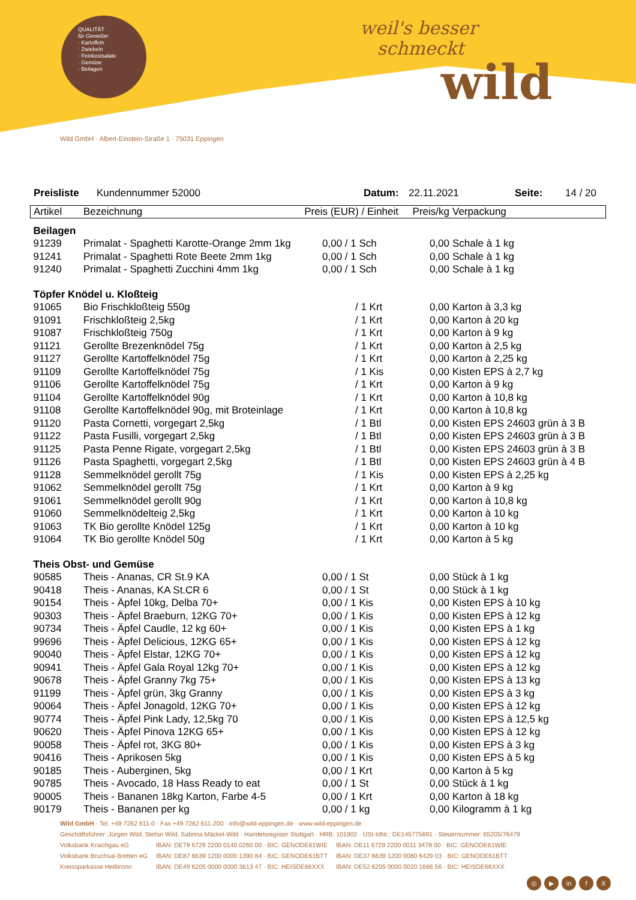QUALITÄT
für Genießer
· Kartoffeln
· Zwiebeln
· Feinkostsalate
· Gemüse
· Beilagen
weil's besser
schmeckt
wild
Wild GmbH · Albert-Einstein-Straße 1 · 75031 Eppingen
Preisliste Kundennummer 52000 Datum: 22.11.2021 Seite: 14 / 20
| Artikel | Bezeichnung | Preis (EUR) / Einheit | Preis/kg | Verpackung |
| Beilagen | | | | |
| 91239 | Primalat - Spaghetti Karotte-Orange 2mm 1kg | 0,00 / 1 Sch | 0,00 | Schale à 1 kg |
| 91241 | Primalat - Spaghetti Rote Beete 2mm 1kg | 0,00 / 1 Sch | 0,00 | Schale à 1 kg |
| 91240 | Primalat - Spaghetti Zucchini 4mm 1kg | 0,00 / 1 Sch | 0,00 | Schale à 1 kg |
| Töpfer Knödel u. Kloßteig | | | | |
| 91065 | Bio Frischkloßteig 550g | / 1 Krt | 0,00 | Karton à 3,3 kg |
| 91091 | Frischkloßteig 2,5kg | / 1 Krt | 0,00 | Karton à 20 kg |
| 91087 | Frischkloßteig 750g | / 1 Krt | 0,00 | Karton à 9 kg |
| 91121 | Gerollte Brezenknödel 75g | / 1 Krt | 0,00 | Karton à 2,5 kg |
| 91127 | Gerollte Kartoffelknödel 75g | / 1 Krt | 0,00 | Karton à 2,25 kg |
| 91109 | Gerollte Kartoffelknödel 75g | / 1 Kis | 0,00 | Kisten EPS à 2,7 kg |
| 91106 | Gerollte Kartoffelknödel 75g | / 1 Krt | 0,00 | Karton à 9 kg |
| 91104 | Gerollte Kartoffelknödel 90g | / 1 Krt | 0,00 | Karton à 10,8 kg |
| 91108 | Gerollte Kartoffelknödel 90g, mit Broteinlage | / 1 Krt | 0,00 | Karton à 10,8 kg |
| 91120 | Pasta Cornetti, vorgegart 2,5kg | / 1 Btl | 0,00 | Kisten EPS 24603 grün à 3 B |
| 91122 | Pasta Fusilli, vorgegart 2,5kg | / 1 Btl | 0,00 | Kisten EPS 24603 grün à 3 B |
| 91125 | Pasta Penne Rigate, vorgegart 2,5kg | / 1 Btl | 0,00 | Kisten EPS 24603 grün à 3 B |
| 91126 | Pasta Spaghetti, vorgegart 2,5kg | / 1 Btl | 0,00 | Kisten EPS 24603 grün à 4 B |
| 91128 | Semmelknödel gerollt 75g | / 1 Kis | 0,00 | Kisten EPS à 2,25 kg |
| 91062 | Semmelknödel gerollt 75g | / 1 Krt | 0,00 | Karton à 9 kg |
| 91061 | Semmelknödel gerollt 90g | / 1 Krt | 0,00 | Karton à 10,8 kg |
| 91060 | Semmelknödelteig 2,5kg | / 1 Krt | 0,00 | Karton à 10 kg |
| 91063 | TK Bio gerollte Knödel 125g | / 1 Krt | 0,00 | Karton à 10 kg |
| 91064 | TK Bio gerollte Knödel 50g | / 1 Krt | 0,00 | Karton à 5 kg |
| Theis Obst- und Gemüse | | | | |
| 90585 | Theis - Ananas, CR St.9 KA | 0,00 / 1 St | 0,00 | Stück à 1 kg |
| 90418 | Theis - Ananas, KA St.CR 6 | 0,00 / 1 St | 0,00 | Stück à 1 kg |
| 90154 | Theis - Äpfel 10kg, Delba 70+ | 0,00 / 1 Kis | 0,00 | Kisten EPS à 10 kg |
| 90303 | Theis - Äpfel Braeburn, 12KG 70+ | 0,00 / 1 Kis | 0,00 | Kisten EPS à 12 kg |
| 90734 | Theis - Äpfel Caudle, 12 kg 60+ | 0,00 / 1 Kis | 0,00 | Kisten EPS à 1 kg |
| 99696 | Theis - Äpfel Delicious, 12KG 65+ | 0,00 / 1 Kis | 0,00 | Kisten EPS à 12 kg |
| 90040 | Theis - Äpfel Elstar, 12KG 70+ | 0,00 / 1 Kis | 0,00 | Kisten EPS à 12 kg |
| 90941 | Theis - Äpfel Gala Royal 12kg 70+ | 0,00 / 1 Kis | 0,00 | Kisten EPS à 12 kg |
| 90678 | Theis - Äpfel Granny 7kg 75+ | 0,00 / 1 Kis | 0,00 | Kisten EPS à 13 kg |
| 91199 | Theis - Äpfel grün, 3kg Granny | 0,00 / 1 Kis | 0,00 | Kisten EPS à 3 kg |
| 90064 | Theis - Äpfel Jonagold, 12KG 70+ | 0,00 / 1 Kis | 0,00 | Kisten EPS à 12 kg |
| 90774 | Theis - Äpfel Pink Lady, 12,5kg 70 | 0,00 / 1 Kis | 0,00 | Kisten EPS à 12,5 kg |
| 90620 | Theis - Äpfel Pinova 12KG 65+ | 0,00 / 1 Kis | 0,00 | Kisten EPS à 12 kg |
| 90058 | Theis - Äpfel rot, 3KG 80+ | 0,00 / 1 Kis | 0,00 | Kisten EPS à 3 kg |
| 90416 | Theis - Aprikosen 5kg | 0,00 / 1 Kis | 0,00 | Kisten EPS à 5 kg |
| 90185 | Theis - Auberginen, 5kg | 0,00 / 1 Krt | 0,00 | Karton à 5 kg |
| 90785 | Theis - Avocado, 18 Hass Ready to eat | 0,00 / 1 St | 0,00 | Stück à 1 kg |
| 90005 | Theis - Bananen 18kg Karton, Farbe 4-5 | 0,00 / 1 Krt | 0,00 | Karton à 18 kg |
| 90179 | Theis - Bananen per kg | 0,00 / 1 kg | 0,00 | Kilogramm à 1 kg |
Wild GmbH · Tel. +49 7262 611-0 · Fax +49 7262 611-200 · info@wild-eppingen.de · www.wild-eppingen.de
Geschäftsführer: Jürgen Wild, Stefan Wild, Sabrina Mäckel-Wild · Handelsregister Stuttgart · HRB: 101902 · USt-IdNr.: DE145775691 · Steuernummer: 65205/76479
| Volksbank Kraichgau eG | IBAN: DE79 6729 2200 0140 0260 00 · BIC: GENODE61WIE | IBAN: DE11 6729 2200 0011 3478 00 · BIC: GENODE61WIE |
| Volksbank Bruchsal-Bretten eG | IBAN: DE87 6639 1200 0000 1390 84 · BIC: GENODE61BTT | IBAN: DE37 6639 1200 0080 6429 03 · BIC: GENODE61BTT |
| Kreissparkasse Heilbronn | IBAN: DE49 6205 0000 0000 3613 47 · BIC: HEISDE66XXX | IBAN: DE52 6205 0000 0020 1666 56 · BIC: HEISDE66XXX |
◎ ▶ in f X